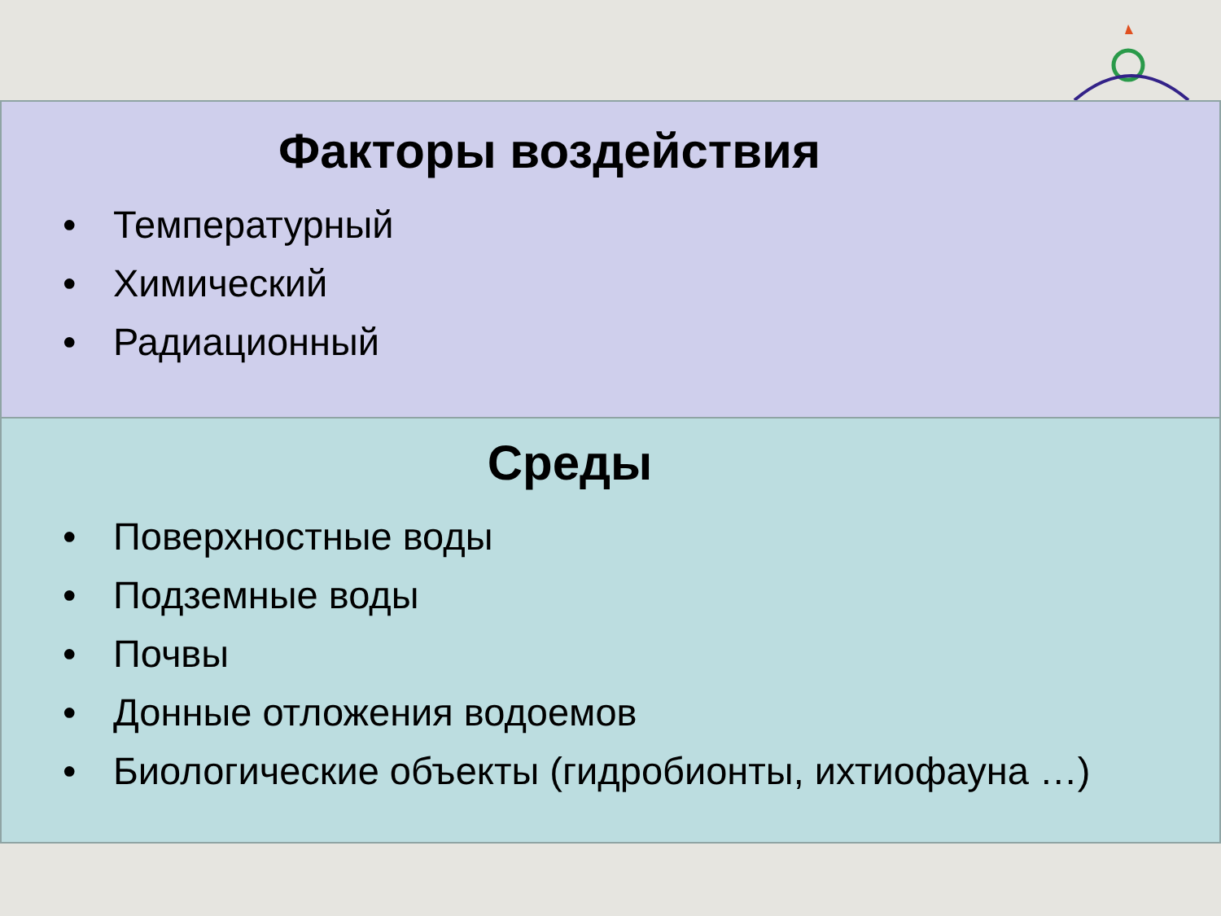Факторы воздействия
• Температурный
• Химический
• Радиационный
Среды
• Поверхностные воды
• Подземные воды
• Почвы
• Донные отложения водоемов
• Биологические объекты (гидробионты, ихтиофауна …)